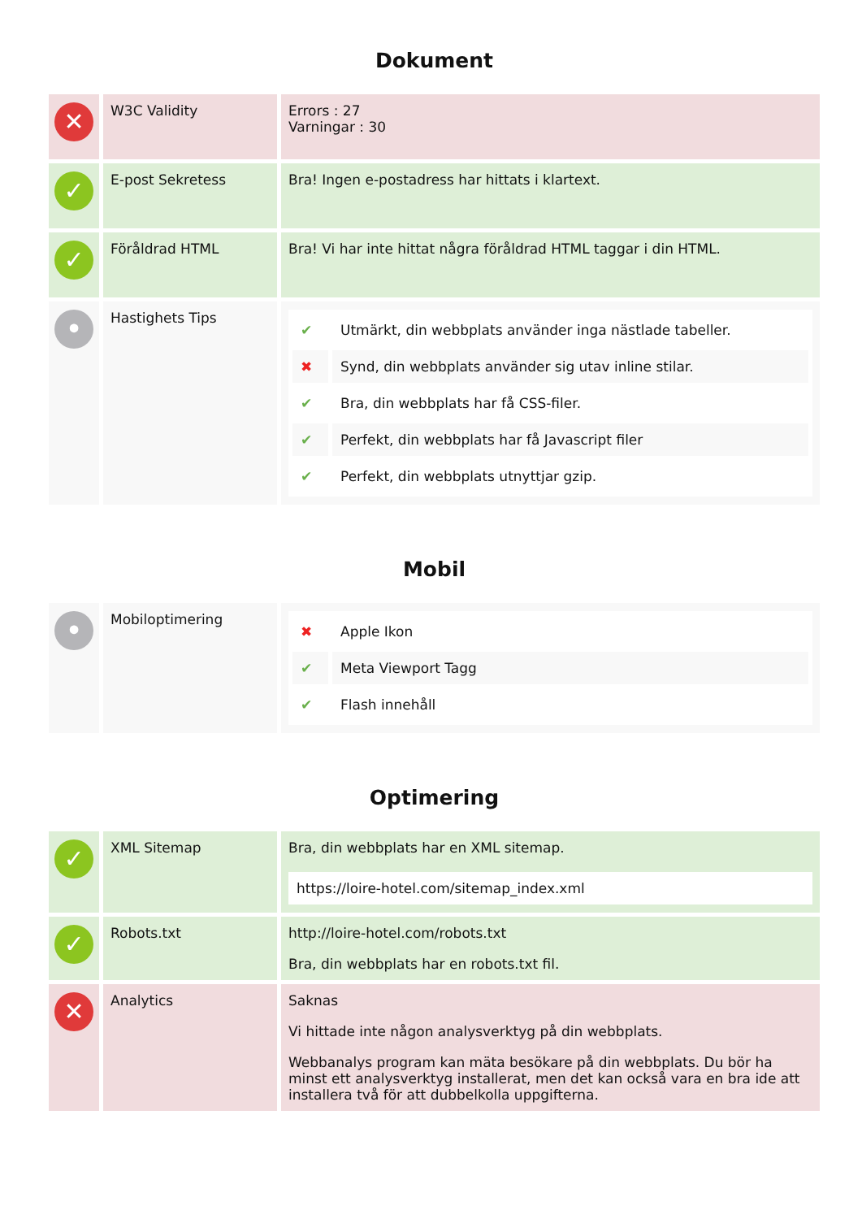Dokument
| ✕ | W3C Validity | Errors : 27 Varningar : 30 |
| ✓ | E-post Sekretess | Bra! Ingen e-postadress har hittats i klartext. |
| ✓ | Föråldrad HTML | Bra! Vi har inte hittat några föråldrad HTML taggar i din HTML. |
| • | Hastighets Tips | / ✔ / Utmärkt, din webbplats använder inga nästlade tabeller. / / ✖ / Synd, din webbplats använder sig utav inline stilar. / / ✔ / Bra, din webbplats har få CSS-filer. / / ✔ / Perfekt, din webbplats har få Javascript filer / / ✔ / Perfekt, din webbplats utnyttjar gzip. / |
Mobil
| • | Mobiloptimering | / ✖ / Apple Ikon / / ✔ / Meta Viewport Tagg / / ✔ / Flash innehåll / |
Optimering
| ✓ | XML Sitemap | Bra, din webbplats har en XML sitemap. https://loire-hotel.com/sitemap_index.xml |
| ✓ | Robots.txt | http://loire-hotel.com/robots.txt Bra, din webbplats har en robots.txt fil. |
| ✕ | Analytics | Saknas Vi hittade inte någon analysverktyg på din webbplats. Webbanalys program kan mäta besökare på din webbplats. Du bör ha minst ett analysverktyg installerat, men det kan också vara en bra ide att installera två för att dubbelkolla uppgifterna. |